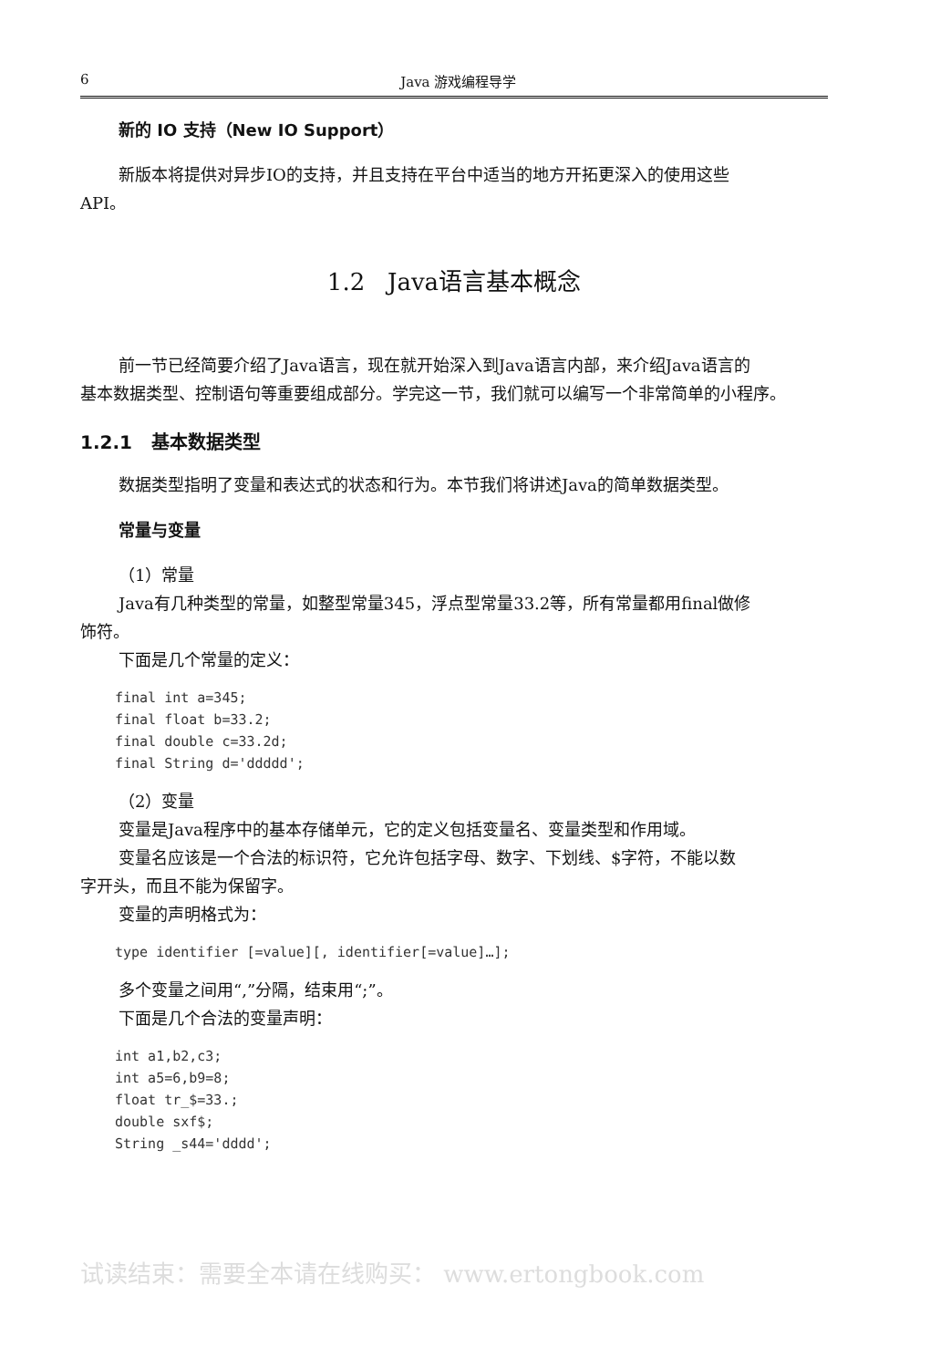6 Java 游戏编程导学
新的 IO 支持（New IO Support）
新版本将提供对异步IO的支持，并且支持在平台中适当的地方开拓更深入的使用这些
API。
1.2 Java语言基本概念
前一节已经简要介绍了Java语言，现在就开始深入到Java语言内部，来介绍Java语言的
基本数据类型、控制语句等重要组成部分。学完这一节，我们就可以编写一个非常简单的小程序。
1.2.1 基本数据类型
数据类型指明了变量和表达式的状态和行为。本节我们将讲述Java的简单数据类型。
常量与变量
（1）常量
Java有几种类型的常量，如整型常量345，浮点型常量33.2等，所有常量都用final做修
饰符。
下面是几个常量的定义：
final int a=345;
final float b=33.2;
final double c=33.2d;
final String d='ddddd';
（2）变量
变量是Java程序中的基本存储单元，它的定义包括变量名、变量类型和作用域。
变量名应该是一个合法的标识符，它允许包括字母、数字、下划线、$字符，不能以数
字开头，而且不能为保留字。
变量的声明格式为：
type identifier [=value][, identifier[=value]…];
多个变量之间用“,”分隔，结束用“;”。
下面是几个合法的变量声明：
int a1,b2,c3;
int a5=6,b9=8;
float tr_$=33.;
double sxf$;
String _s44='dddd';
试读结束：需要全本请在线购买： www.ertongbook.com